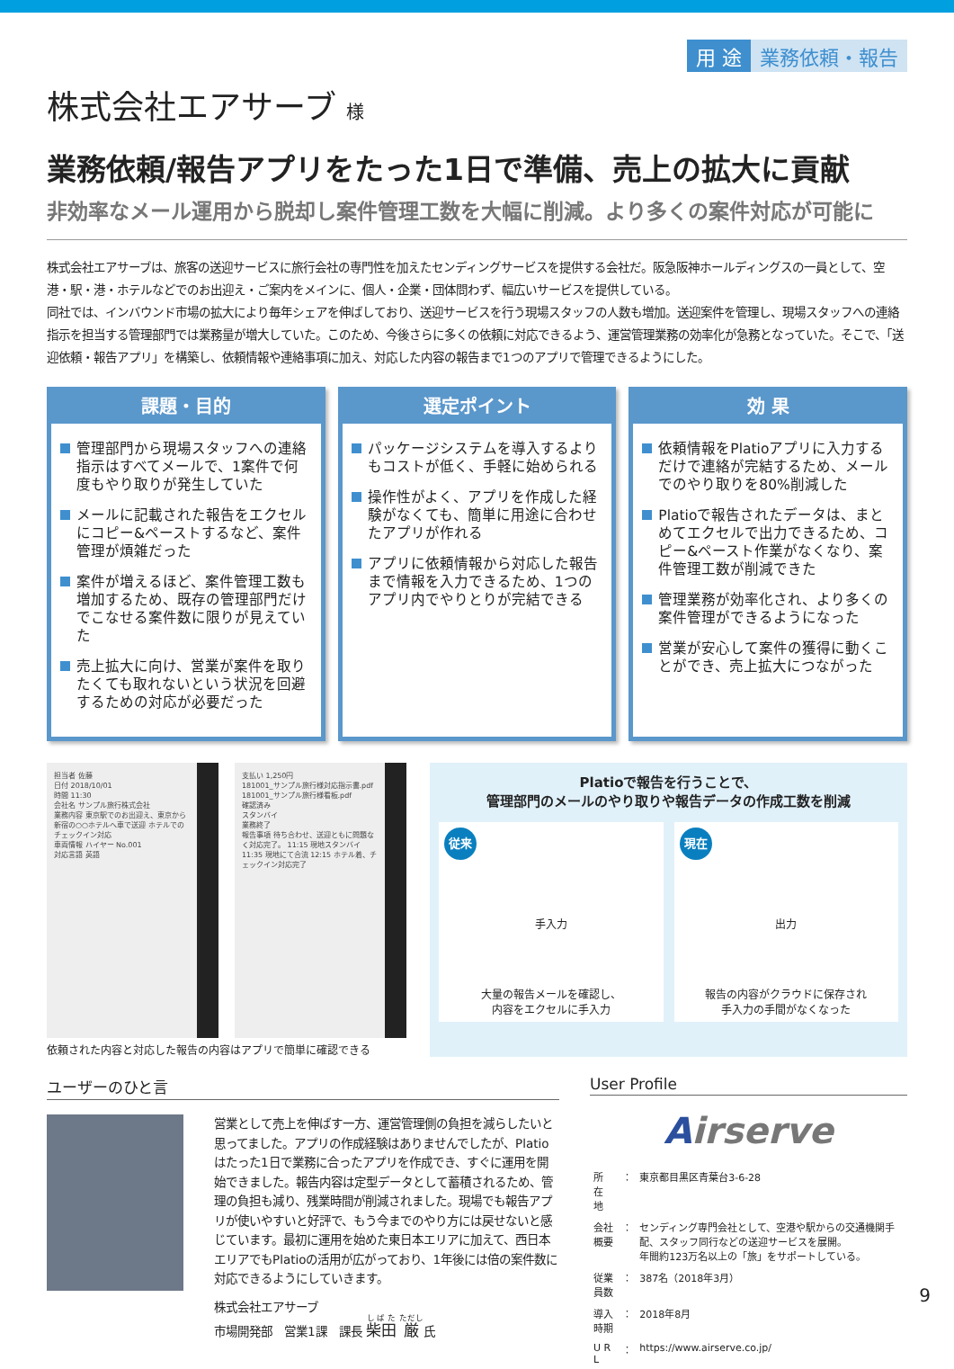用 途 業務依頼・報告
株式会社エアサーブ 様
業務依頼/報告アプリをたった1日で準備、売上の拡大に貢献
非効率なメール運用から脱却し案件管理工数を大幅に削減。より多くの案件対応が可能に
株式会社エアサーブは、旅客の送迎サービスに旅行会社の専門性を加えたセンディングサービスを提供する会社だ。阪急阪神ホールディングスの一員として、空港・駅・港・ホテルなどでのお出迎え・ご案内をメインに、個人・企業・団体問わず、幅広いサービスを提供している。
同社では、インバウンド市場の拡大により毎年シェアを伸ばしており、送迎サービスを行う現場スタッフの人数も増加。送迎案件を管理し、現場スタッフへの連絡指示を担当する管理部門では業務量が増大していた。このため、今後さらに多くの依頼に対応できるよう、運営管理業務の効率化が急務となっていた。そこで、「送迎依頼・報告アプリ」を構築し、依頼情報や連絡事項に加え、対応した内容の報告まで1つのアプリで管理できるようにした。
課題・目的
管理部門から現場スタッフへの連絡指示はすべてメールで、1案件で何度もやり取りが発生していた
メールに記載された報告をエクセルにコピー&ペーストするなど、案件管理が煩雑だった
案件が増えるほど、案件管理工数も増加するため、既存の管理部門だけでこなせる案件数に限りが見えていた
売上拡大に向け、営業が案件を取りたくても取れないという状況を回避するための対応が必要だった
選定ポイント
パッケージシステムを導入するよりもコストが低く、手軽に始められる
操作性がよく、アプリを作成した経験がなくても、簡単に用途に合わせたアプリが作れる
アプリに依頼情報から対応した報告まで情報を入力できるため、1つのアプリ内でやりとりが完結できる
効 果
依頼情報をPlatioアプリに入力するだけで連絡が完結するため、メールでのやり取りを80%削減した
Platioで報告されたデータは、まとめてエクセルで出力できるため、コピー&ペースト作業がなくなり、案件管理工数が削減できた
管理業務が効率化され、より多くの案件管理ができるようになった
営業が安心して案件の獲得に動くことができ、売上拡大につながった
担当者 佐藤
日付 2018/10/01
時間 11:30
会社名 サンプル旅行株式会社
業務内容 東京駅でのお出迎え、東京から新宿の○○ホテルへ車で送迎 ホテルでのチェックイン対応
車両情報 ハイヤー No.001
対応言語 英語
支払い 1,250円
181001_サンプル旅行様対応指示書.pdf
181001_サンプル旅行様看板.pdf
確認済み
スタンバイ
業務終了
報告事項 待ち合わせ、送迎ともに問題なく対応完了。 11:15 現地スタンバイ 11:35 現地にて合流 12:15 ホテル着、チェックイン対応完了
依頼された内容と対応した報告の内容はアプリで簡単に確認できる
Platioで報告を行うことで、
管理部門のメールのやり取りや報告データの作成工数を削減
従来
手入力
大量の報告メールを確認し、
内容をエクセルに手入力
現在
出力
報告の内容がクラウドに保存され
手入力の手間がなくなった
ユーザーのひと言
営業として売上を伸ばす一方、運営管理側の負担を減らしたいと思ってました。アプリの作成経験はありませんでしたが、Platioはたった1日で業務に合ったアプリを作成でき、すぐに運用を開始できました。報告内容は定型データとして蓄積されるため、管理の負担も減り、残業時間が削減されました。現場でも報告アプリが使いやすいと好評で、もう今までのやり方には戻せないと感じています。最初に運用を始めた東日本エリアに加えて、西日本エリアでもPlatioの活用が広がっており、1年後には倍の案件数に対応できるようにしていきます。
株式会社エアサーブ
市場開発部　営業1課　課長 柴田 厳 氏
User Profile
Airserve
| 所 在 地 | ： | 東京都目黒区青葉台3-6-28 |
| 会社概要 | ： | センディング専門会社として、空港や駅からの交通機関手配、スタッフ同行などの送迎サービスを展開。 年間約123万名以上の「旅」をサポートしている。 |
| 従業員数 | ： | 387名（2018年3月） |
| 導入時期 | ： | 2018年8月 |
| U R L | ： | https://www.airserve.co.jp/ |
9